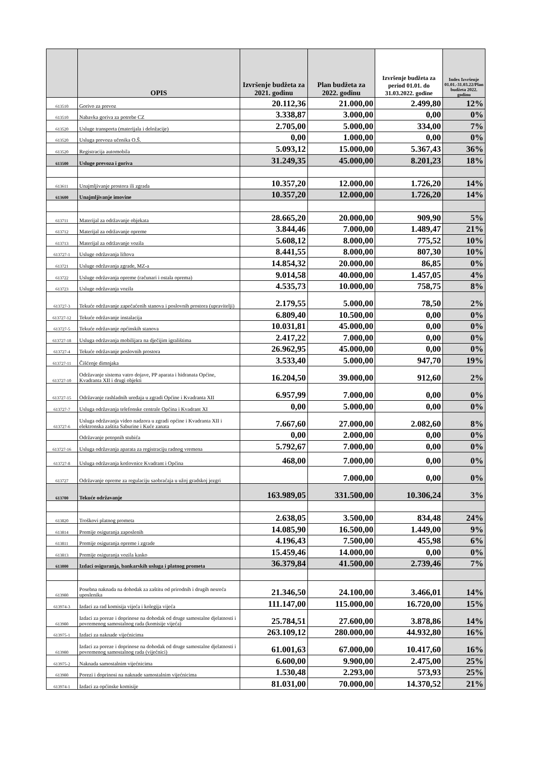| | OPIS | Izvršenje budžeta za 2021. godinu | Plan budžeta za 2022. godinu | Izvršenje budžeta za period 01.01. do 31.03.2022. godine | Index Izvršenje 01.01.-31.03.22/Plan budžeta 2022. godinu |
| --- | --- | --- | --- | --- | --- |
| 613510 | Gorivo za prevoz | 20.112,36 | 21.000,00 | 2.499,80 | 12% |
| 613510 | Nabavka goriva za potrebe CZ | 3.338,87 | 3.000,00 | 0,00 | 0% |
| 613520 | Usluge transporta (materijala i deložacije) | 2.705,00 | 5.000,00 | 334,00 | 7% |
| 613520 | Usluga prevoza učenika O.Š. | 0,00 | 1.000,00 | 0,00 | 0% |
| 613520 | Registracija automobila | 5.093,12 | 15.000,00 | 5.367,43 | 36% |
| 613500 | Usluge prevoza i goriva | 31.249,35 | 45.000,00 | 8.201,23 | 18% |
| 613611 | Unajmljivanje prostora ili zgrada | 10.357,20 | 12.000,00 | 1.726,20 | 14% |
| 613600 | Unajmljivanje imovine | 10.357,20 | 12.000,00 | 1.726,20 | 14% |
| 613711 | Materijal za održavanje objekata | 28.665,20 | 20.000,00 | 909,90 | 5% |
| 613712 | Materijal za održavanje opreme | 3.844,46 | 7.000,00 | 1.489,47 | 21% |
| 613713 | Materijal za održavanje vozila | 5.608,12 | 8.000,00 | 775,52 | 10% |
| 613727-1 | Usluge održavanja liftova | 8.441,55 | 8.000,00 | 807,30 | 10% |
| 613721 | Usluge održavanja zgrade, MZ-a | 14.854,32 | 20.000,00 | 86,85 | 0% |
| 613722 | Usluge održavanja opreme (računari i ostala oprema) | 9.014,58 | 40.000,00 | 1.457,05 | 4% |
| 613723 | Usluge održavanja vozila | 4.535,73 | 10.000,00 | 758,75 | 8% |
| 613727-3 | Tekuće održavanje zapečaćenih stanova i poslovnih prostora (upravitelji) | 2.179,55 | 5.000,00 | 78,50 | 2% |
| 613727-12 | Tekuće održavanje instalacija | 6.809,40 | 10.500,00 | 0,00 | 0% |
| 613727-5 | Tekuće održavanje općinskih stanova | 10.031,81 | 45.000,00 | 0,00 | 0% |
| 613727-18 | Usluga održavanja mobilijara na dječijim igralištima | 2.417,22 | 7.000,00 | 0,00 | 0% |
| 613727-4 | Tekuće održavanje poslovnih prostora | 26.962,95 | 45.000,00 | 0,00 | 0% |
| 613727-11 | Čišćenje dimnjaka | 3.533,40 | 5.000,00 | 947,70 | 19% |
| 613727-10 | Održavanje sistema vatro dojave, PP aparata i hidranata Općine, Kvadranta XII i drugi objekti | 16.204,50 | 39.000,00 | 912,60 | 2% |
| 613727-15 | Održavanje rashladnih uređaja u zgradi Općine i Kvadranta XII | 6.957,99 | 7.000,00 | 0,00 | 0% |
| 613727-7 | Usluga održavanja telefonske centrale Općina i Kvadrant XI | 0,00 | 5.000,00 | 0,00 | 0% |
| 613727-6 | Usluga održavanja video nadzora u zgradi općine i Kvadranta XII i elektronska zaštita Saburine i Kuće zanata | 7.667,60 | 27.000,00 | 2.082,60 | 8% |
| | Održavanje potopnih stubića | 0,00 | 2.000,00 | 0,00 | 0% |
| 613727-16 | Usluga održavanja aparata za registraciju radnog vremena | 5.792,67 | 7.000,00 | 0,00 | 0% |
| 613727-8 | Usluga održavanja kotlovnice Kvadrant i Općina | 468,00 | 7.000,00 | 0,00 | 0% |
| 613727 | Održavanje opreme za regulaciju saobraćaja u užoj gradskoj jezgri | | 7.000,00 | 0,00 | 0% |
| 613700 | Tekuće održavanje | 163.989,05 | 331.500,00 | 10.306,24 | 3% |
| 613820 | Troškovi platnog prometa | 2.638,05 | 3.500,00 | 834,48 | 24% |
| 613814 | Premije osiguranja zaposlenih | 14.085,90 | 16.500,00 | 1.449,00 | 9% |
| 613811 | Premije osiguranja opreme i zgrade | 4.196,43 | 7.500,00 | 455,98 | 6% |
| 613813 | Premije osiguranja vozila kasko | 15.459,46 | 14.000,00 | 0,00 | 0% |
| 613800 | Izdaci osiguranja, bankarskih usluga i platnog prometa | 36.379,84 | 41.500,00 | 2.739,46 | 7% |
| 613980 | Posebna naknada na dohodak za zaštitu od prirodnih i drugih nesreća uposlenika | 21.346,50 | 24.100,00 | 3.466,01 | 14% |
| 613974-3 | Izdaci za rad komisija vijeća i kolegija vijeća | 111.147,00 | 115.000,00 | 16.720,00 | 15% |
| 613980 | Izdaci za poreze i doprinose na dohodak od druge samostalne djelatnosti i povremenog samostalnog rada (komisije vijeća) | 25.784,51 | 27.600,00 | 3.878,86 | 14% |
| 613975-1 | Izdaci za naknade vijećnicima | 263.109,12 | 280.000,00 | 44.932,80 | 16% |
| 613980 | Izdaci za poreze i doprinose na dohodak od druge samostalne djelatnosti i povremenog samostalnog rada (vijećnici) | 61.001,63 | 67.000,00 | 10.417,60 | 16% |
| 613975-2 | Naknada samostalnim vijećnicima | 6.600,00 | 9.900,00 | 2.475,00 | 25% |
| 613980 | Porezi i doprinosi na naknade samostalnim vijećnicima | 1.530,48 | 2.293,00 | 573,93 | 25% |
| 613974-1 | Izdaci za općinske komisije | 81.031,00 | 70.000,00 | 14.370,52 | 21% |